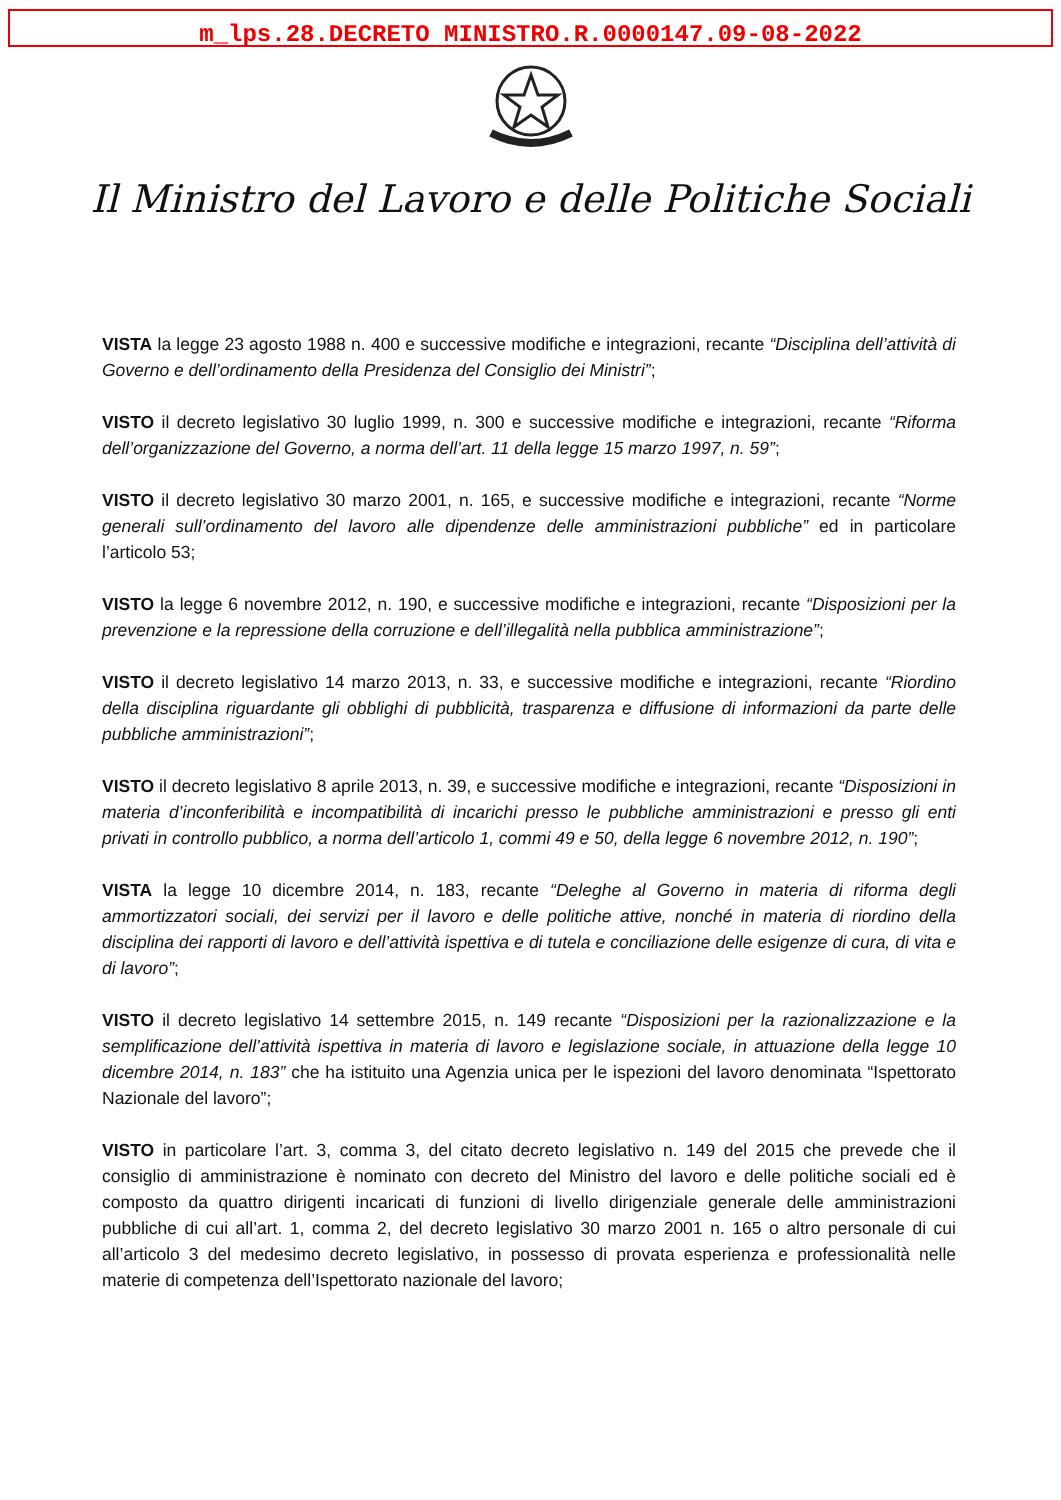m_lps.28.DECRETO MINISTRO.R.0000147.09-08-2022
Il Ministro del Lavoro e delle Politiche Sociali
VISTA la legge 23 agosto 1988 n. 400 e successive modifiche e integrazioni, recante “Disciplina dell’attività di Governo e dell’ordinamento della Presidenza del Consiglio dei Ministri”;
VISTO il decreto legislativo 30 luglio 1999, n. 300 e successive modifiche e integrazioni, recante “Riforma dell’organizzazione del Governo, a norma dell’art. 11 della legge 15 marzo 1997, n. 59”;
VISTO il decreto legislativo 30 marzo 2001, n. 165, e successive modifiche e integrazioni, recante “Norme generali sull’ordinamento del lavoro alle dipendenze delle amministrazioni pubbliche” ed in particolare l’articolo 53;
VISTO la legge 6 novembre 2012, n. 190, e successive modifiche e integrazioni, recante “Disposizioni per la prevenzione e la repressione della corruzione e dell’illegalità nella pubblica amministrazione”;
VISTO il decreto legislativo 14 marzo 2013, n. 33, e successive modifiche e integrazioni, recante “Riordino della disciplina riguardante gli obblighi di pubblicità, trasparenza e diffusione di informazioni da parte delle pubbliche amministrazioni”;
VISTO il decreto legislativo 8 aprile 2013, n. 39, e successive modifiche e integrazioni, recante “Disposizioni in materia d’inconferibilità e incompatibilità di incarichi presso le pubbliche amministrazioni e presso gli enti privati in controllo pubblico, a norma dell’articolo 1, commi 49 e 50, della legge 6 novembre 2012, n. 190”;
VISTA la legge 10 dicembre 2014, n. 183, recante “Deleghe al Governo in materia di riforma degli ammortizzatori sociali, dei servizi per il lavoro e delle politiche attive, nonché in materia di riordino della disciplina dei rapporti di lavoro e dell’attività ispettiva e di tutela e conciliazione delle esigenze di cura, di vita e di lavoro”;
VISTO il decreto legislativo 14 settembre 2015, n. 149 recante “Disposizioni per la razionalizzazione e la semplificazione dell’attività ispettiva in materia di lavoro e legislazione sociale, in attuazione della legge 10 dicembre 2014, n. 183” che ha istituito una Agenzia unica per le ispezioni del lavoro denominata “Ispettorato Nazionale del lavoro”;
VISTO in particolare l’art. 3, comma 3, del citato decreto legislativo n. 149 del 2015 che prevede che il consiglio di amministrazione è nominato con decreto del Ministro del lavoro e delle politiche sociali ed è composto da quattro dirigenti incaricati di funzioni di livello dirigenziale generale delle amministrazioni pubbliche di cui all’art. 1, comma 2, del decreto legislativo 30 marzo 2001 n. 165 o altro personale di cui all’articolo 3 del medesimo decreto legislativo, in possesso di provata esperienza e professionalità nelle materie di competenza dell’Ispettorato nazionale del lavoro;